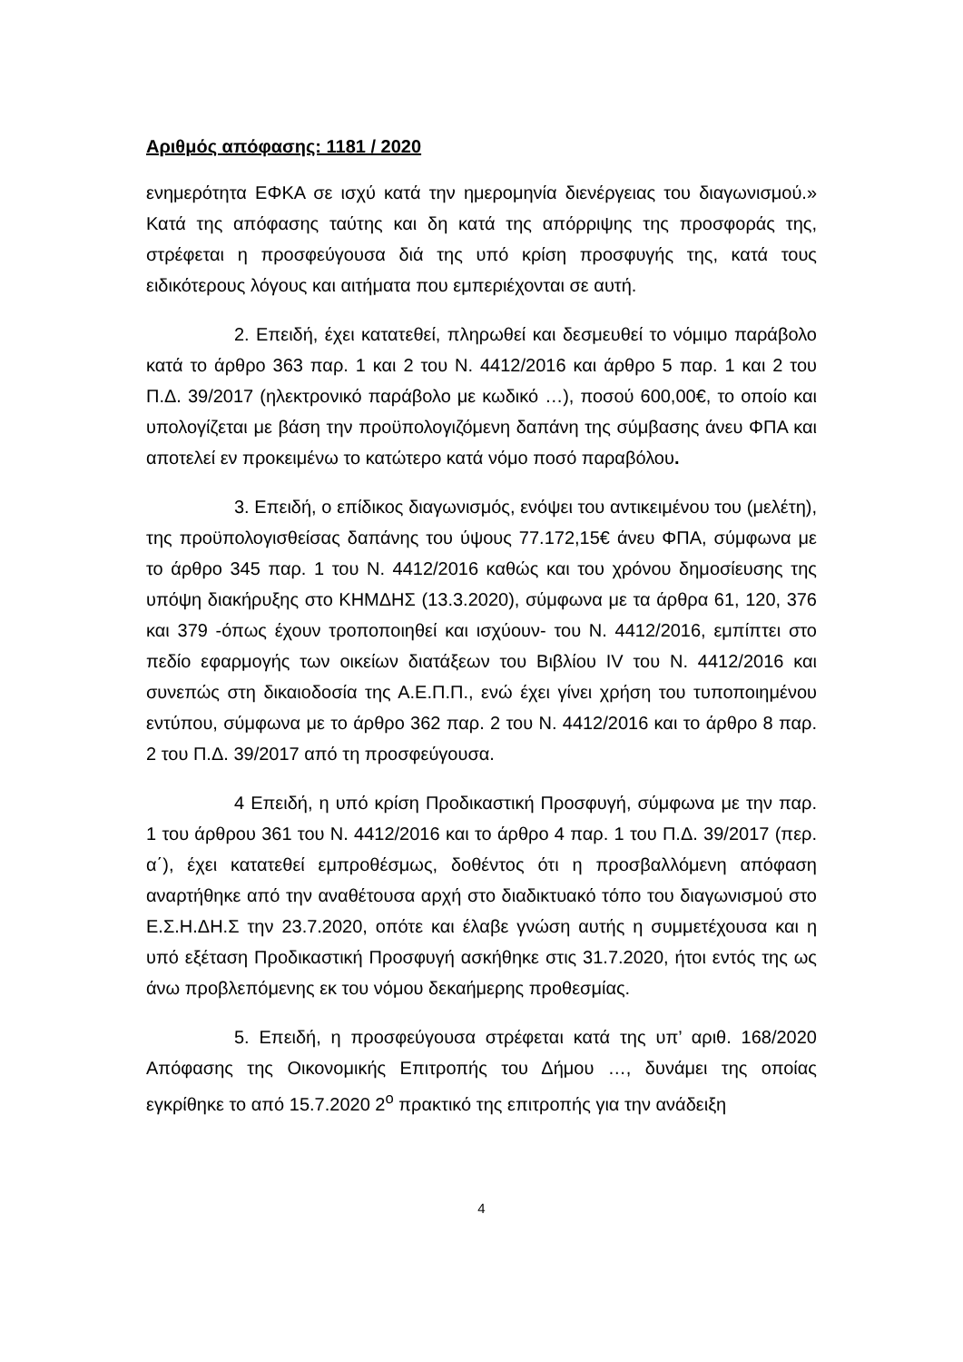Αριθμός απόφασης: 1181 / 2020
ενημερότητα ΕΦΚΑ σε ισχύ κατά την ημερομηνία διενέργειας του διαγωνισμού.» Κατά της απόφασης ταύτης και δη κατά της απόρριψης της προσφοράς της, στρέφεται η προσφεύγουσα διά της υπό κρίση προσφυγής της, κατά τους ειδικότερους λόγους και αιτήματα που εμπεριέχονται σε αυτή.
2. Επειδή, έχει κατατεθεί, πληρωθεί και δεσμευθεί το νόμιμο παράβολο κατά το άρθρο 363 παρ. 1 και 2 του Ν. 4412/2016 και άρθρο 5 παρ. 1 και 2 του Π.Δ. 39/2017 (ηλεκτρονικό παράβολο με κωδικό …), ποσού 600,00€, το οποίο και υπολογίζεται με βάση την προϋπολογιζόμενη δαπάνη της σύμβασης άνευ ΦΠΑ και αποτελεί εν προκειμένω το κατώτερο κατά νόμο ποσό παραβόλου.
3. Επειδή, ο επίδικος διαγωνισμός, ενόψει του αντικειμένου του (μελέτη), της προϋπολογισθείσας δαπάνης του ύψους 77.172,15€ άνευ ΦΠΑ, σύμφωνα με το άρθρο 345 παρ. 1 του Ν. 4412/2016 καθώς και του χρόνου δημοσίευσης της υπόψη διακήρυξης στο ΚΗΜΔΗΣ (13.3.2020), σύμφωνα με τα άρθρα 61, 120, 376 και 379 -όπως έχουν τροποποιηθεί και ισχύουν- του Ν. 4412/2016, εμπίπτει στο πεδίο εφαρμογής των οικείων διατάξεων του Βιβλίου IV του Ν. 4412/2016 και συνεπώς στη δικαιοδοσία της Α.Ε.Π.Π., ενώ έχει γίνει χρήση του τυποποιημένου εντύπου, σύμφωνα με το άρθρο 362 παρ. 2 του Ν. 4412/2016 και το άρθρο 8 παρ. 2 του Π.Δ. 39/2017 από τη προσφεύγουσα.
4 Επειδή, η υπό κρίση Προδικαστική Προσφυγή, σύμφωνα με την παρ. 1 του άρθρου 361 του Ν. 4412/2016 και το άρθρο 4 παρ. 1 του Π.Δ. 39/2017 (περ. α΄), έχει κατατεθεί εμπροθέσμως, δοθέντος ότι η προσβαλλόμενη απόφαση αναρτήθηκε από την αναθέτουσα αρχή στο διαδικτυακό τόπο του διαγωνισμού στο Ε.Σ.Η.ΔΗ.Σ την 23.7.2020, οπότε και έλαβε γνώση αυτής η συμμετέχουσα και η υπό εξέταση Προδικαστική Προσφυγή ασκήθηκε στις 31.7.2020, ήτοι εντός της ως άνω προβλεπόμενης εκ του νόμου δεκαήμερης προθεσμίας.
5. Επειδή, η προσφεύγουσα στρέφεται κατά της υπ’ αριθ. 168/2020 Απόφασης της Οικονομικής Επιτροπής του Δήμου …, δυνάμει της οποίας εγκρίθηκε το από 15.7.2020 2<sup>ο</sup> πρακτικό της επιτροπής για την ανάδειξη
4